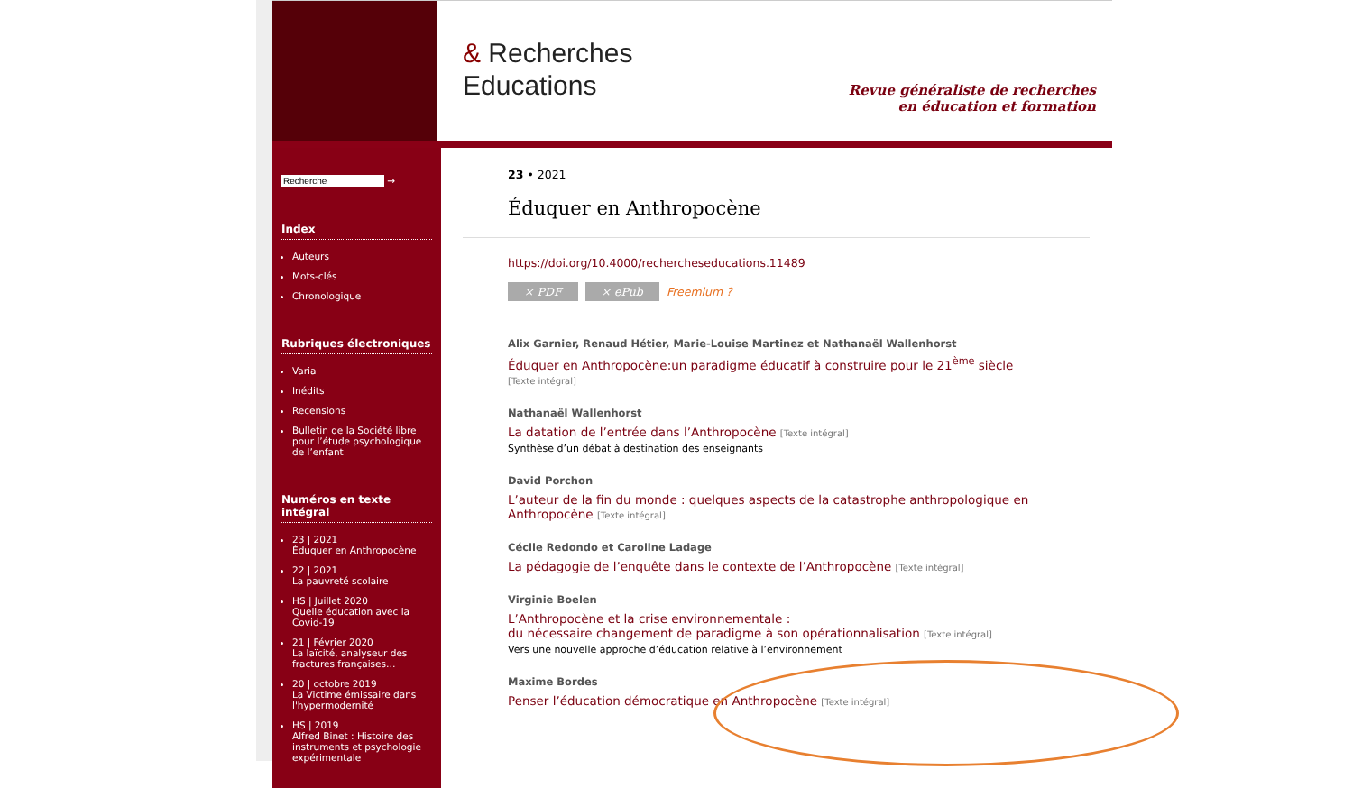& Recherches
Educations
Revue généraliste de recherches
en éducation et formation
→
Index
Auteurs
Mots-clés
Chronologique
Rubriques électroniques
Varia
Inédits
Recensions
Bulletin de la Société libre pour l’étude psychologique de l’enfant
Numéros en texte intégral
23 | 2021
Éduquer en Anthropocène
22 | 2021
La pauvreté scolaire
HS | Juillet 2020
Quelle éducation avec la Covid-19
21 | Février 2020
La laïcité, analyseur des fractures françaises…
20 | octobre 2019
La Victime émissaire dans l'hypermodernité
HS | 2019
Alfred Binet : Histoire des instruments et psychologie expérimentale
23 • 2021
Éduquer en Anthropocène
https://doi.org/10.4000/rechercheseducations.11489
× PDF × ePub Freemium ?
Alix Garnier, Renaud Hétier, Marie-Louise Martinez et Nathanaël Wallenhorst
Éduquer en Anthropocène:un paradigme éducatif à construire pour le 21<sup>ème</sup> siècle
[Texte intégral]
Nathanaël Wallenhorst
La datation de l’entrée dans l’Anthropocène [Texte intégral]
Synthèse d’un débat à destination des enseignants
David Porchon
L’auteur de la fin du monde : quelques aspects de la catastrophe anthropologique en Anthropocène [Texte intégral]
Cécile Redondo et Caroline Ladage
La pédagogie de l’enquête dans le contexte de l’Anthropocène [Texte intégral]
Virginie Boelen
L’Anthropocène et la crise environnementale :
du nécessaire changement de paradigme à son opérationnalisation [Texte intégral]
Vers une nouvelle approche d’éducation relative à l’environnement
Maxime Bordes
Penser l’éducation démocratique en Anthropocène [Texte intégral]